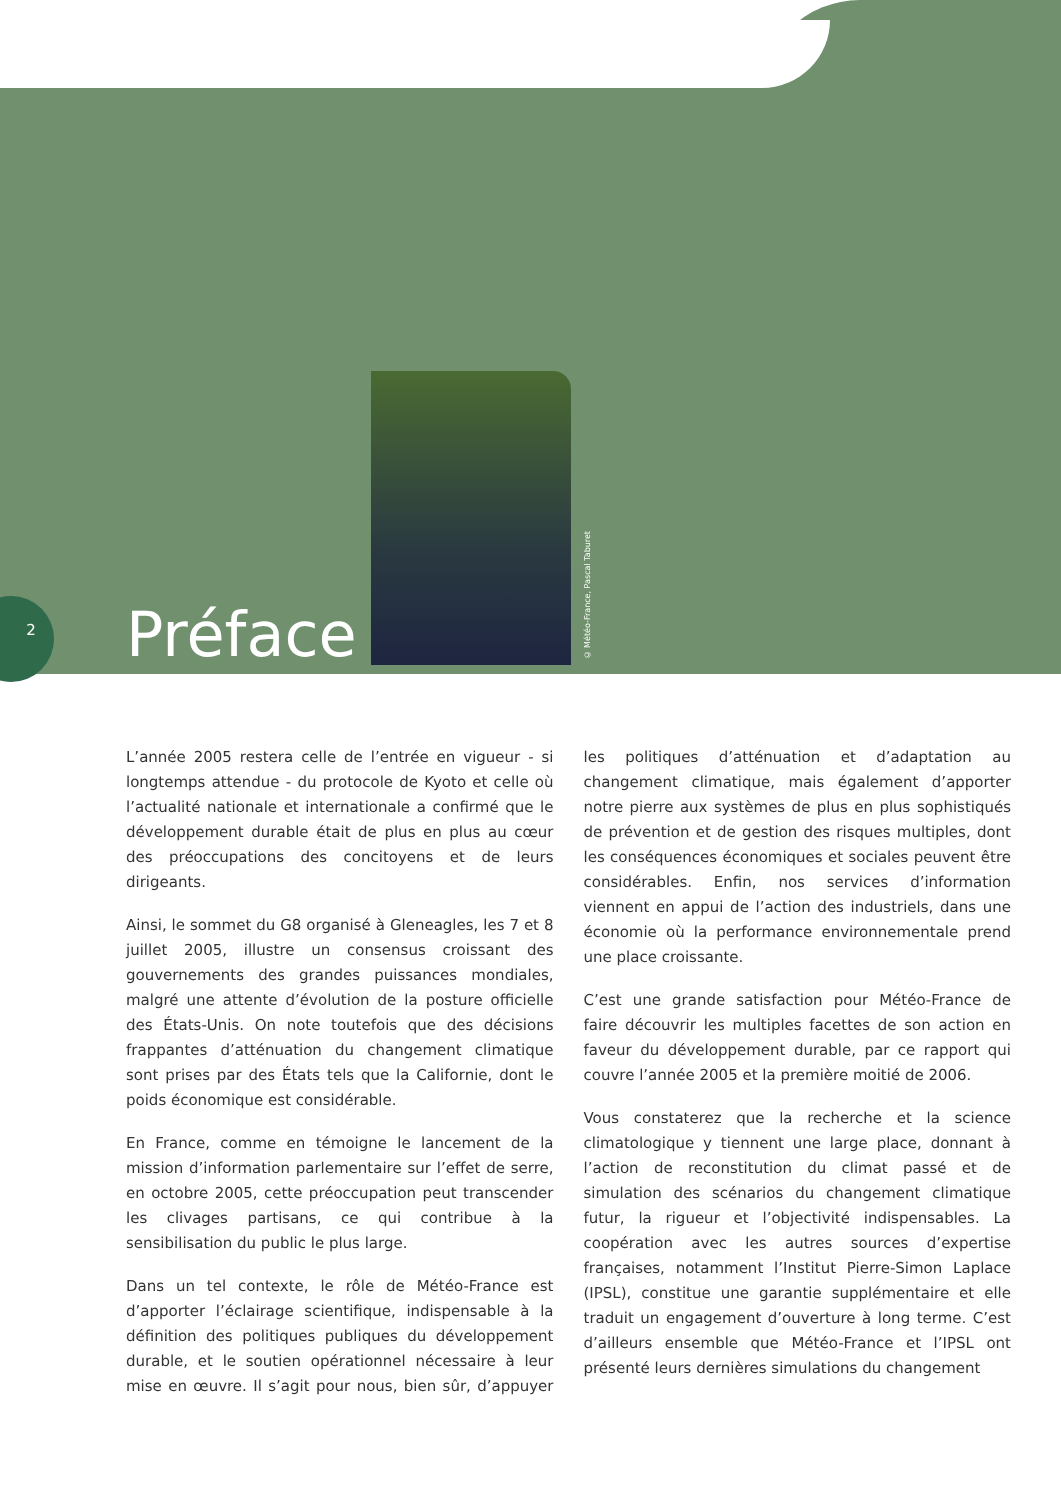2
Préface
© Météo-France, Pascal Taburet
L’année 2005 restera celle de l’entrée en vigueur - si longtemps attendue - du protocole de Kyoto et celle où l’actualité nationale et internationale a confirmé que le développement durable était de plus en plus au cœur des préoccupations des concitoyens et de leurs dirigeants.
Ainsi, le sommet du G8 organisé à Gleneagles, les 7 et 8 juillet 2005, illustre un consensus croissant des gouvernements des grandes puissances mondiales, malgré une attente d’évolution de la posture officielle des États-Unis. On note toutefois que des décisions frappantes d’atténuation du changement climatique sont prises par des États tels que la Californie, dont le poids économique est considérable.
En France, comme en témoigne le lancement de la mission d’information parlementaire sur l’effet de serre, en octobre 2005, cette préoccupation peut transcender les clivages partisans, ce qui contribue à la sensibilisation du public le plus large.
Dans un tel contexte, le rôle de Météo-France est d’apporter l’éclairage scientifique, indispensable à la définition des politiques publiques du développement durable, et le soutien opérationnel nécessaire à leur mise en œuvre. Il s’agit pour nous, bien sûr, d’appuyer les politiques d’atténuation et d’adaptation au changement climatique, mais également d’apporter notre pierre aux systèmes de plus en plus sophistiqués de prévention et de gestion des risques multiples, dont les conséquences économiques et sociales peuvent être considérables. Enfin, nos services d’information viennent en appui de l’action des industriels, dans une économie où la performance environnementale prend une place croissante.
C’est une grande satisfaction pour Météo-France de faire découvrir les multiples facettes de son action en faveur du développement durable, par ce rapport qui couvre l’année 2005 et la première moitié de 2006.
Vous constaterez que la recherche et la science climatologique y tiennent une large place, donnant à l’action de reconstitution du climat passé et de simulation des scénarios du changement climatique futur, la rigueur et l’objectivité indispensables. La coopération avec les autres sources d’expertise françaises, notamment l’Institut Pierre-Simon Laplace (IPSL), constitue une garantie supplémentaire et elle traduit un engagement d’ouverture à long terme. C’est d’ailleurs ensemble que Météo-France et l’IPSL ont présenté leurs dernières simulations du changement